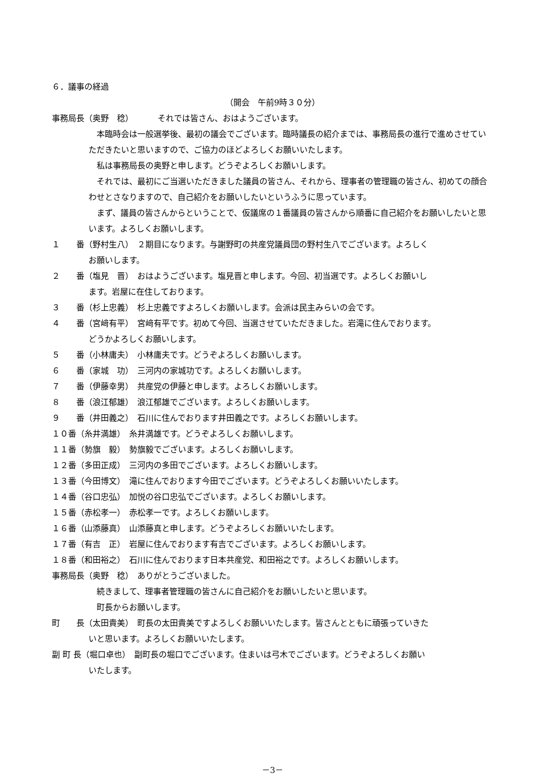６．議事の経過
（開会　午前9時３０分）
事務局長（奥野　稔） それでは皆さん、おはようございます。
本臨時会は一般選挙後、最初の議会でございます。臨時議長の紹介までは、事務局長の進行で進めさせていただきたいと思いますので、ご協力のほどよろしくお願いいたします。
私は事務局長の奥野と申します。どうぞよろしくお願いします。
それでは、最初にご当選いただきました議員の皆さん、それから、理事者の管理職の皆さん、初めての顔合わせとさなりますので、自己紹介をお願いしたいというふうに思っています。
まず、議員の皆さんからということで、仮議席の１番議員の皆さんから順番に自己紹介をお願いしたいと思います。よろしくお願いします。
１　　番（野村生八）　２期目になります。与謝野町の共産党議員団の野村生八でございます。よろしく
お願いします。
２　　番（塩見　晋）　おはようございます。塩見晋と申します。今回、初当選です。よろしくお願いし
ます。岩屋に在住しております。
３　　番（杉上忠義）　杉上忠義ですよろしくお願いします。会派は民主みらいの会です。
４　　番（宮﨑有平）　宮﨑有平です。初めて今回、当選させていただきました。岩滝に住んでおります。
どうかよろしくお願いします。
５　　番（小林庸夫）　小林庸夫です。どうぞよろしくお願いします。
６　　番（家城　功）　三河内の家城功です。よろしくお願いします。
７　　番（伊藤幸男）　共産党の伊藤と申します。よろしくお願いします。
８　　番（浪江郁雄）　浪江郁雄でございます。よろしくお願いします。
９　　番（井田義之）　石川に住んでおります井田義之です。よろしくお願いします。
１０番（糸井満雄）　糸井満雄です。どうぞよろしくお願いします。
１１番（勢旗　毅）　勢旗毅でございます。よろしくお願いします。
１２番（多田正成）　三河内の多田でございます。よろしくお願いします。
１３番（今田博文）　滝に住んでおります今田でございます。どうぞよろしくお願いいたします。
１４番（谷口忠弘）　加悦の谷口忠弘でございます。よろしくお願いします。
１５番（赤松孝一）　赤松孝一です。よろしくお願いします。
１６番（山添藤真）　山添藤真と申します。どうぞよろしくお願いいたします。
１７番（有吉　正）　岩屋に住んでおります有吉でございます。よろしくお願いします。
１８番（和田裕之）　石川に住んでおります日本共産党、和田裕之です。よろしくお願いします。
事務局長（奥野　稔）　ありがとうございました。
続きまして、理事者管理職の皆さんに自己紹介をお願いしたいと思います。
町長からお願いします。
町　　長（太田貴美）　町長の太田貴美ですよろしくお願いいたします。皆さんとともに頑張っていきた
いと思います。よろしくお願いいたします。
副 町 長（堀口卓也）　副町長の堀口でございます。住まいは弓木でございます。どうぞよろしくお願い
いたします。
－3－